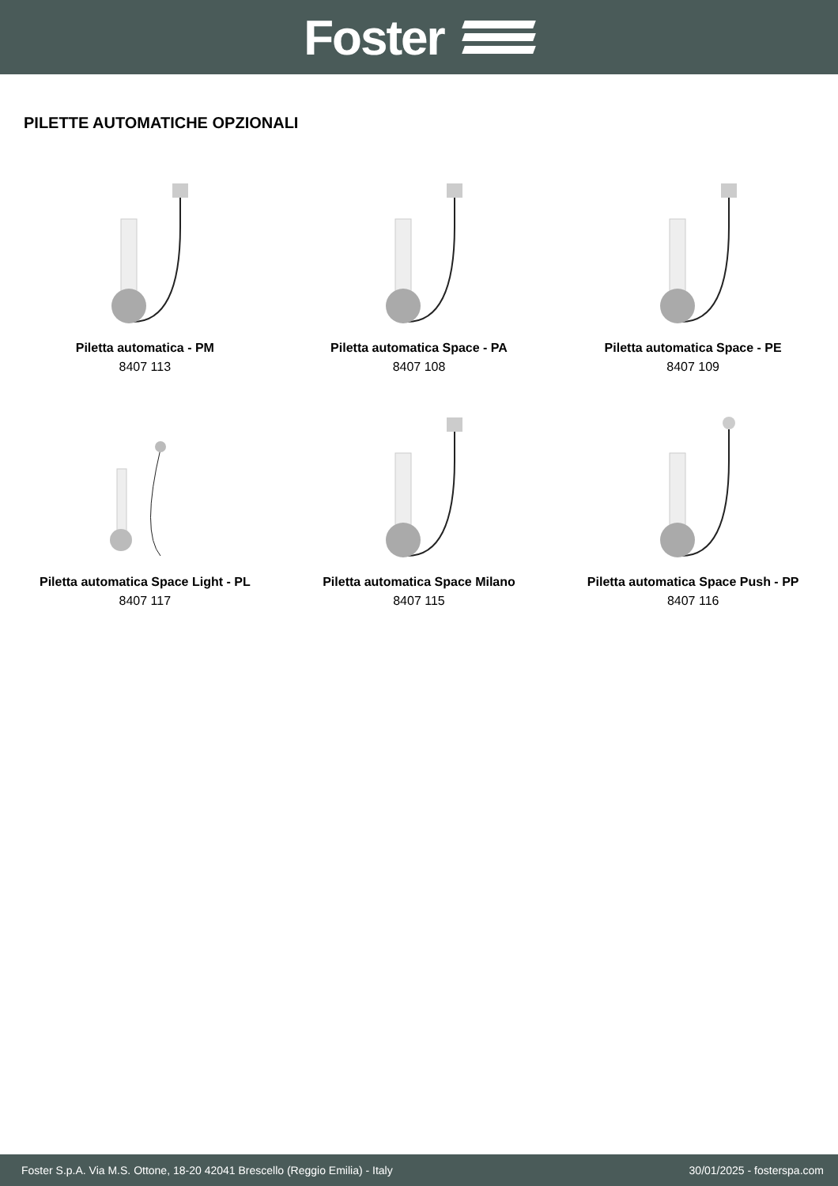Foster
PILETTE AUTOMATICHE OPZIONALI
Piletta automatica - PM
8407 113
Piletta automatica Space - PA
8407 108
Piletta automatica Space - PE
8407 109
Piletta automatica Space Light - PL
8407 117
Piletta automatica Space Milano
8407 115
Piletta automatica Space Push - PP
8407 116
Foster S.p.A. Via M.S. Ottone, 18-20 42041 Brescello (Reggio Emilia) - Italy 30/01/2025 - fosterspa.com